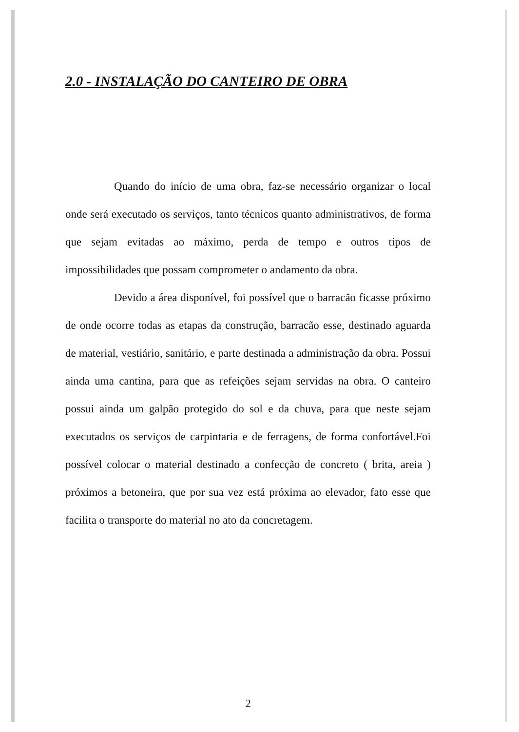2.0 - INSTALAÇÃO DO CANTEIRO DE OBRA
Quando do início de uma obra, faz-se necessário organizar o local onde será executado os serviços, tanto técnicos quanto administrativos, de forma que sejam evitadas ao máximo, perda de tempo e outros tipos de impossibilidades que possam comprometer o andamento da obra.
Devido a área disponível, foi possível que o barracão ficasse próximo de onde ocorre todas as etapas da construção, barracão esse, destinado aguarda de material, vestiário, sanitário, e parte destinada a administração da obra. Possui ainda uma cantina, para que as refeições sejam servidas na obra. O canteiro possui ainda um galpão protegido do sol e da chuva, para que neste sejam executados os serviços de carpintaria e de ferragens, de forma confortável.Foi possível colocar o material destinado a confecção de concreto ( brita, areia ) próximos a betoneira, que por sua vez está próxima ao elevador, fato esse que facilita o transporte do material no ato da concretagem.
2